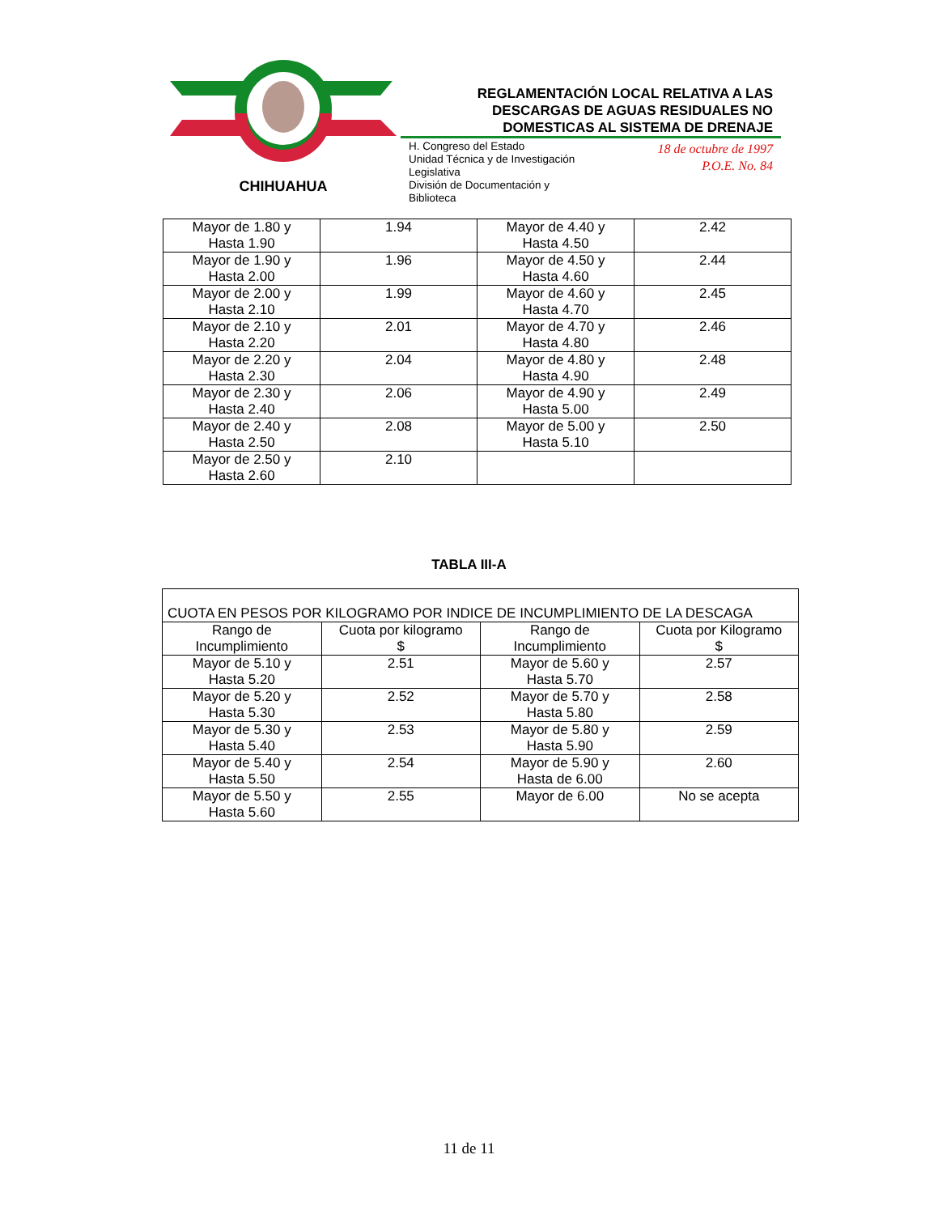CHIHUAHUA
REGLAMENTACIÓN LOCAL RELATIVA A LAS
DESCARGAS DE AGUAS RESIDUALES NO
DOMESTICAS AL SISTEMA DE DRENAJE
H. Congreso del Estado
Unidad Técnica y de Investigación
Legislativa
División de Documentación y
Biblioteca
18 de octubre de 1997
P.O.E. No. 84
| Mayor de 1.80 y Hasta 1.90 | 1.94 | Mayor de 4.40 y Hasta 4.50 | 2.42 |
| Mayor de 1.90 y Hasta 2.00 | 1.96 | Mayor de 4.50 y Hasta 4.60 | 2.44 |
| Mayor de 2.00 y Hasta 2.10 | 1.99 | Mayor de 4.60 y Hasta 4.70 | 2.45 |
| Mayor de 2.10 y Hasta 2.20 | 2.01 | Mayor de 4.70 y Hasta 4.80 | 2.46 |
| Mayor de 2.20 y Hasta 2.30 | 2.04 | Mayor de 4.80 y Hasta 4.90 | 2.48 |
| Mayor de 2.30 y Hasta 2.40 | 2.06 | Mayor de 4.90 y Hasta 5.00 | 2.49 |
| Mayor de 2.40 y Hasta 2.50 | 2.08 | Mayor de 5.00 y Hasta 5.10 | 2.50 |
| Mayor de 2.50 y Hasta 2.60 | 2.10 | | |
TABLA III-A
| CUOTA EN PESOS POR KILOGRAMO POR INDICE DE INCUMPLIMIENTO DE LA DESCAGA | | | |
| Rango de Incumplimiento | Cuota por kilogramo $ | Rango de Incumplimiento | Cuota por Kilogramo $ |
| Mayor de 5.10 y Hasta 5.20 | 2.51 | Mayor de 5.60 y Hasta 5.70 | 2.57 |
| Mayor de 5.20 y Hasta 5.30 | 2.52 | Mayor de 5.70 y Hasta 5.80 | 2.58 |
| Mayor de 5.30 y Hasta 5.40 | 2.53 | Mayor de 5.80 y Hasta 5.90 | 2.59 |
| Mayor de 5.40 y Hasta 5.50 | 2.54 | Mayor de 5.90 y Hasta de 6.00 | 2.60 |
| Mayor de 5.50 y Hasta 5.60 | 2.55 | Mayor de 6.00 | No se acepta |
11 de 11